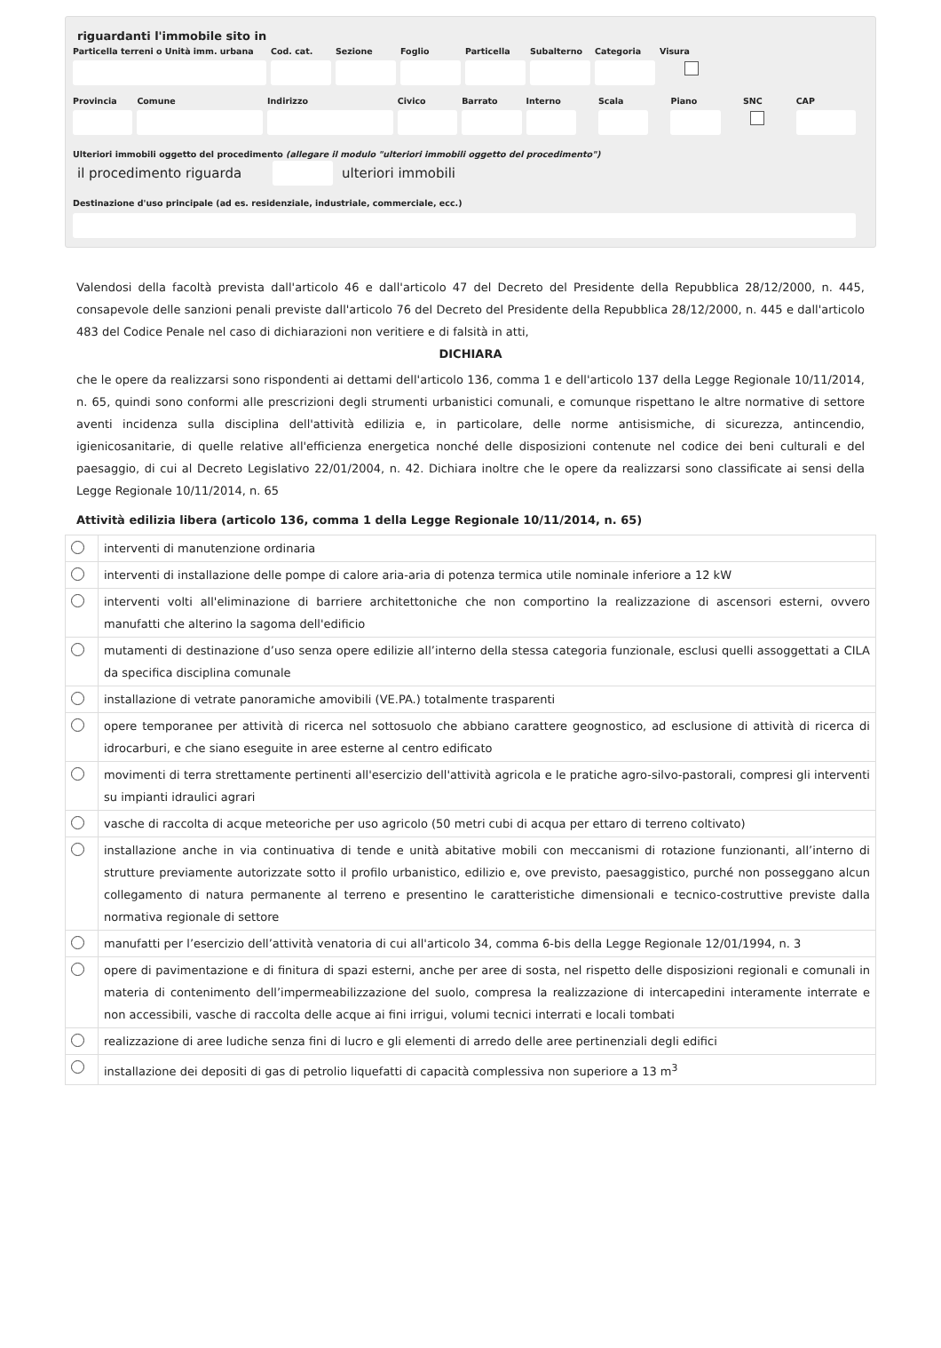riguardanti l'immobile sito in
Particella terreni o Unità imm. urbana Cod. cat. Sezione Foglio Particella Subalterno Categoria Visura
Provincia Comune Indirizzo Civico Barrato Interno Scala Piano SNC CAP
Ulteriori immobili oggetto del procedimento (allegare il modulo "ulteriori immobili oggetto del procedimento")
il procedimento riguarda ulteriori immobili
Destinazione d'uso principale (ad es. residenziale, industriale, commerciale, ecc.)
Valendosi della facoltà prevista dall'articolo 46 e dall'articolo 47 del Decreto del Presidente della Repubblica 28/12/2000, n. 445, consapevole delle sanzioni penali previste dall'articolo 76 del Decreto del Presidente della Repubblica 28/12/2000, n. 445 e dall'articolo 483 del Codice Penale nel caso di dichiarazioni non veritiere e di falsità in atti,
DICHIARA
che le opere da realizzarsi sono rispondenti ai dettami dell'articolo 136, comma 1 e dell'articolo 137 della Legge Regionale 10/11/2014, n. 65, quindi sono conformi alle prescrizioni degli strumenti urbanistici comunali, e comunque rispettano le altre normative di settore aventi incidenza sulla disciplina dell'attività edilizia e, in particolare, delle norme antisismiche, di sicurezza, antincendio, igienicosanitarie, di quelle relative all'efficienza energetica nonché delle disposizioni contenute nel codice dei beni culturali e del paesaggio, di cui al Decreto Legislativo 22/01/2004, n. 42. Dichiara inoltre che le opere da realizzarsi sono classificate ai sensi della Legge Regionale 10/11/2014, n. 65
Attività edilizia libera (articolo 136, comma 1 della Legge Regionale 10/11/2014, n. 65)
| | interventi di manutenzione ordinaria |
| | interventi di installazione delle pompe di calore aria-aria di potenza termica utile nominale inferiore a 12 kW |
| | interventi volti all'eliminazione di barriere architettoniche che non comportino la realizzazione di ascensori esterni, ovvero manufatti che alterino la sagoma dell'edificio |
| | mutamenti di destinazione d’uso senza opere edilizie all’interno della stessa categoria funzionale, esclusi quelli assoggettati a CILA da specifica disciplina comunale |
| | installazione di vetrate panoramiche amovibili (VE.PA.) totalmente trasparenti |
| | opere temporanee per attività di ricerca nel sottosuolo che abbiano carattere geognostico, ad esclusione di attività di ricerca di idrocarburi, e che siano eseguite in aree esterne al centro edificato |
| | movimenti di terra strettamente pertinenti all'esercizio dell'attività agricola e le pratiche agro-silvo-pastorali, compresi gli interventi su impianti idraulici agrari |
| | vasche di raccolta di acque meteoriche per uso agricolo (50 metri cubi di acqua per ettaro di terreno coltivato) |
| | installazione anche in via continuativa di tende e unità abitative mobili con meccanismi di rotazione funzionanti, all’interno di strutture previamente autorizzate sotto il profilo urbanistico, edilizio e, ove previsto, paesaggistico, purché non posseggano alcun collegamento di natura permanente al terreno e presentino le caratteristiche dimensionali e tecnico-costruttive previste dalla normativa regionale di settore |
| | manufatti per l’esercizio dell’attività venatoria di cui all'articolo 34, comma 6-bis della Legge Regionale 12/01/1994, n. 3 |
| | opere di pavimentazione e di finitura di spazi esterni, anche per aree di sosta, nel rispetto delle disposizioni regionali e comunali in materia di contenimento dell’impermeabilizzazione del suolo, compresa la realizzazione di intercapedini interamente interrate e non accessibili, vasche di raccolta delle acque ai fini irrigui, volumi tecnici interrati e locali tombati |
| | realizzazione di aree ludiche senza fini di lucro e gli elementi di arredo delle aree pertinenziali degli edifici |
| | installazione dei depositi di gas di petrolio liquefatti di capacità complessiva non superiore a 13 m<sup>3</sup> |